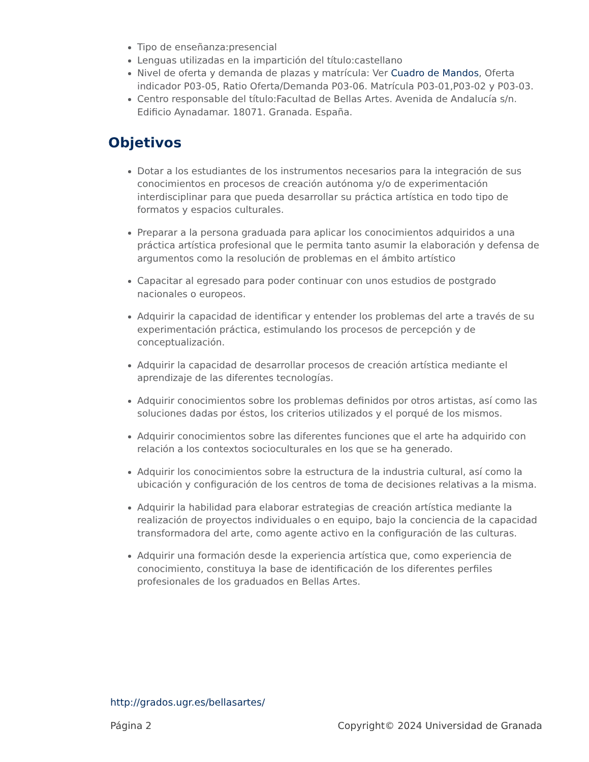Tipo de enseñanza:presencial
Lenguas utilizadas en la impartición del título:castellano
Nivel de oferta y demanda de plazas y matrícula: Ver Cuadro de Mandos, Oferta indicador P03-05, Ratio Oferta/Demanda P03-06. Matrícula P03-01,P03-02 y P03-03.
Centro responsable del título:Facultad de Bellas Artes. Avenida de Andalucía s/n. Edificio Aynadamar. 18071. Granada. España.
Objetivos
Dotar a los estudiantes de los instrumentos necesarios para la integración de sus conocimientos en procesos de creación autónoma y/o de experimentación interdisciplinar para que pueda desarrollar su práctica artística en todo tipo de formatos y espacios culturales.
Preparar a la persona graduada para aplicar los conocimientos adquiridos a una práctica artística profesional que le permita tanto asumir la elaboración y defensa de argumentos como la resolución de problemas en el ámbito artístico
Capacitar al egresado para poder continuar con unos estudios de postgrado nacionales o europeos.
Adquirir la capacidad de identificar y entender los problemas del arte a través de su experimentación práctica, estimulando los procesos de percepción y de conceptualización.
Adquirir la capacidad de desarrollar procesos de creación artística mediante el aprendizaje de las diferentes tecnologías.
Adquirir conocimientos sobre los problemas definidos por otros artistas, así como las soluciones dadas por éstos, los criterios utilizados y el porqué de los mismos.
Adquirir conocimientos sobre las diferentes funciones que el arte ha adquirido con relación a los contextos socioculturales en los que se ha generado.
Adquirir los conocimientos sobre la estructura de la industria cultural, así como la ubicación y configuración de los centros de toma de decisiones relativas a la misma.
Adquirir la habilidad para elaborar estrategias de creación artística mediante la realización de proyectos individuales o en equipo, bajo la conciencia de la capacidad transformadora del arte, como agente activo en la configuración de las culturas.
Adquirir una formación desde la experiencia artística que, como experiencia de conocimiento, constituya la base de identificación de los diferentes perfiles profesionales de los graduados en Bellas Artes.
http://grados.ugr.es/bellasartes/
Página 2 Copyright© 2024 Universidad de Granada